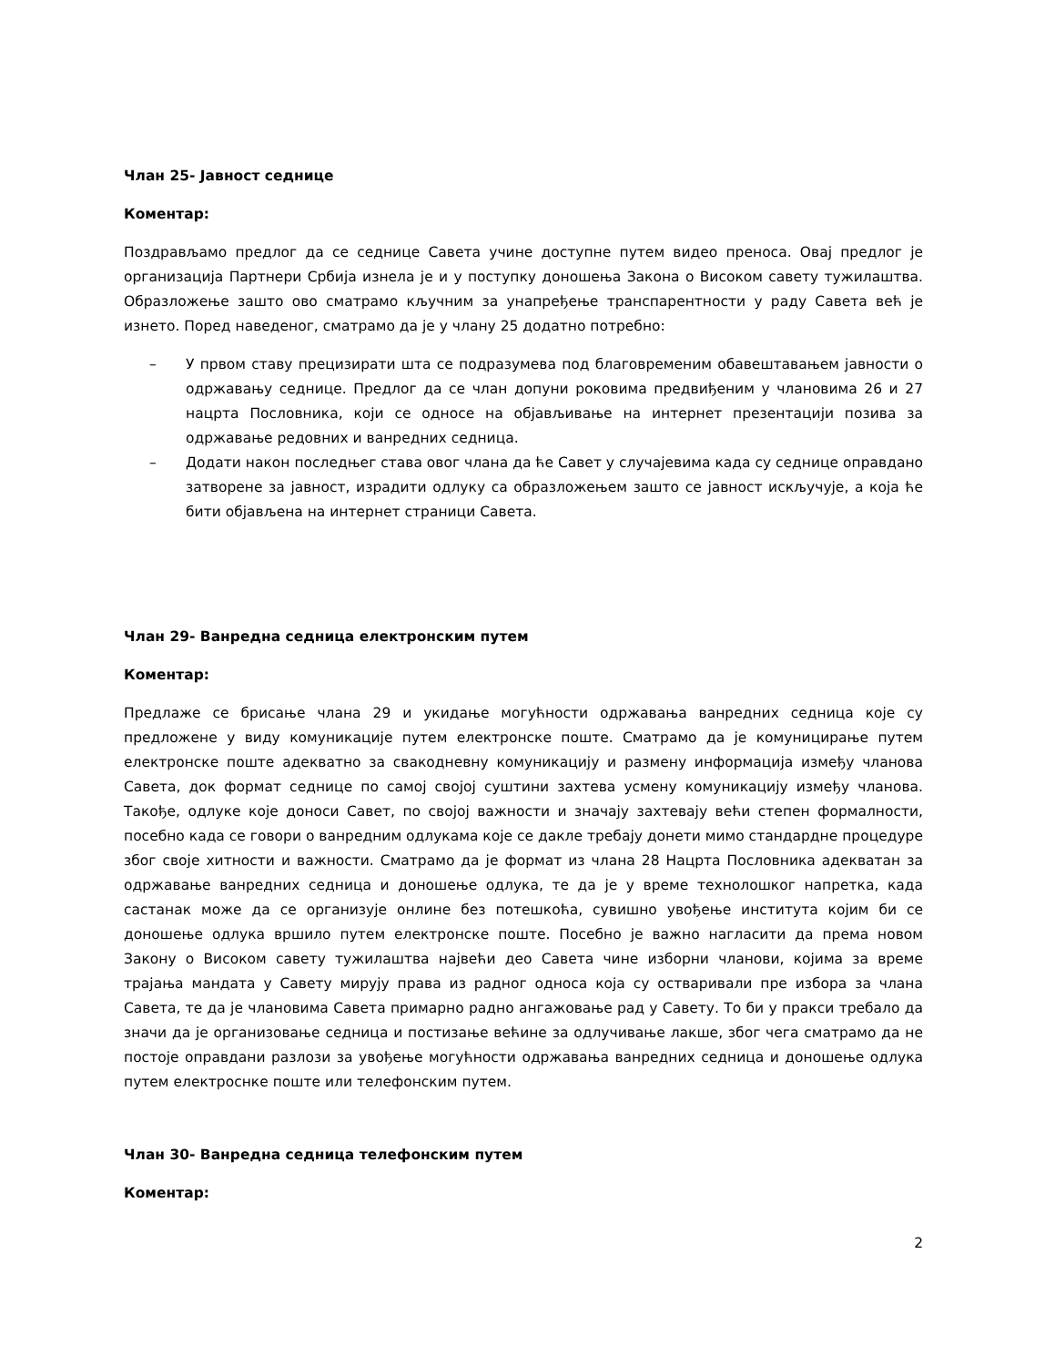Члан 25- Јавност седнице
Коментар:
Поздрављамо предлог да се седнице Савета учине доступне путем видео преноса. Овај предлог је организација Партнери Србија изнела је и у поступку доношења Закона о Високом савету тужилаштва. Образложење зашто ово сматрамо кључним за унапређење транспарентности у раду Савета већ је изнето. Поред наведеног, сматрамо да је у члану 25 додатно потребно:
– У првом ставу прецизирати шта се подразумева под благовременим обавештавањем јавности о одржавању седнице. Предлог да се члан допуни роковима предвиђеним у члановима 26 и 27 нацрта Пословника, који се односе на објављивање на интернет презентацији позива за одржавање редовних и ванредних седница.
– Додати након последњег става овог члана да ће Савет у случајевима када су седнице оправдано затворене за јавност, израдити одлуку са образложењем зашто се јавност искључује, а која ће бити објављена на интернет страници Савета.
Члан 29- Ванредна седница електронским путем
Коментар:
Предлаже се брисање члана 29 и укидање могућности одржавања ванредних седница које су предложене у виду комуникације путем електронске поште. Сматрамо да је комуницирање путем електронске поште адекватно за свакодневну комуникацију и размену информација између чланова Савета, док формат седнице по самој својој суштини захтева усмену комуникацију између чланова. Такође, одлуке које доноси Савет, по својој важности и значају захтевају већи степен формалности, посебно када се говори о ванредним одлукама које се дакле требају донети мимо стандардне процедуре због своје хитности и важности. Сматрамо да је формат из члана 28 Нацрта Пословника адекватан за одржавање ванредних седница и доношење одлука, те да је у време технолошког напретка, када састанак може да се организује онлине без потешкоћа, сувишно увођење института којим би се доношење одлука вршило путем електронске поште. Посебно је важно нагласити да према новом Закону о Високом савету тужилаштва највећи део Савета чине изборни чланови, којима за време трајања мандата у Савету мирују права из радног односа која су остваривали пре избора за члана Савета, те да је члановима Савета примарно радно ангажовање рад у Савету. То би у пракси требало да значи да је организовање седница и постизање већине за одлучивање лакше, због чега сматрамо да не постоје оправдани разлози за увођење могућности одржавања ванредних седница и доношење одлука путем електроснке поште или телефонским путем.
Члан 30- Ванредна седница телефонским путем
Коментар:
2